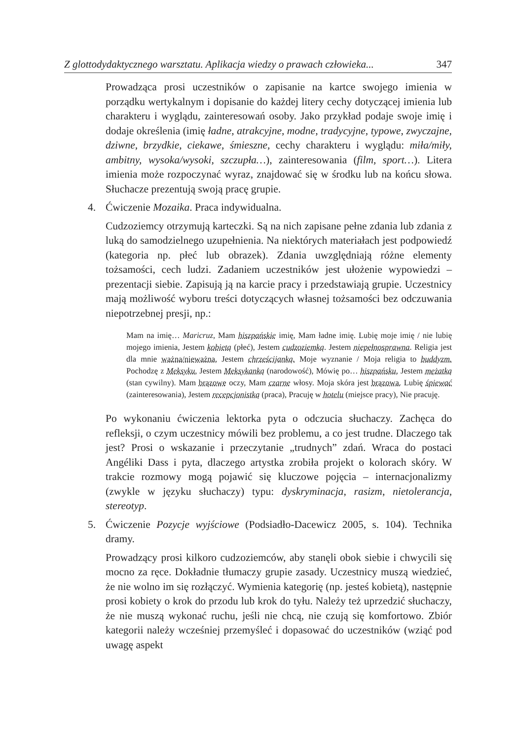Z glottodydaktycznego warsztatu. Aplikacja wiedzy o prawach człowieka... 347
Prowadząca prosi uczestników o zapisanie na kartce swojego imienia w porządku wertykalnym i dopisanie do każdej litery cechy dotyczącej imienia lub charakteru i wyglądu, zainteresowań osoby. Jako przykład podaje swoje imię i dodaje określenia (imię ładne, atrakcyjne, modne, tradycyjne, typowe, zwyczajne, dziwne, brzydkie, ciekawe, śmieszne, cechy charakteru i wyglądu: miła/miły, ambitny, wysoka/wysoki, szczupła…), zainteresowania (film, sport…). Litera imienia może rozpoczynać wyraz, znajdować się w środku lub na końcu słowa. Słuchacze prezentują swoją pracę grupie.
4. Ćwiczenie Mozaika. Praca indywidualna.
Cudzoziemcy otrzymują karteczki. Są na nich zapisane pełne zdania lub zdania z luką do samodzielnego uzupełnienia. Na niektórych materiałach jest podpowiedź (kategoria np. płeć lub obrazek). Zdania uwzględniają różne elementy tożsamości, cech ludzi. Zadaniem uczestników jest ułożenie wypowiedzi – prezentacji siebie. Zapisują ją na karcie pracy i przedstawiają grupie. Uczestnicy mają możliwość wyboru treści dotyczących własnej tożsamości bez odczuwania niepotrzebnej presji, np.:
Mam na imię… Maricruz, Mam hiszpańskie imię, Mam ładne imię. Lubię moje imię / nie lubię mojego imienia, Jestem kobietą (płeć), Jestem cudzoziemką. Jestem niepełnosprawna. Religia jest dla mnie ważna/nieważna, Jestem chrześcijanką. Moje wyznanie / Moja religia to buddyzm. Pochodzę z Meksyku, Jestem Meksykanką (narodowość), Mówię po… hiszpańsku, Jestem mężatką (stan cywilny). Mam brązowe oczy, Mam czarne włosy. Moja skóra jest brązowa. Lubię śpiewać (zainteresowania), Jestem recepcjonistką (praca), Pracuję w hotelu (miejsce pracy), Nie pracuję.
Po wykonaniu ćwiczenia lektorka pyta o odczucia słuchaczy. Zachęca do refleksji, o czym uczestnicy mówili bez problemu, a co jest trudne. Dlaczego tak jest? Prosi o wskazanie i przeczytanie „trudnych” zdań. Wraca do postaci Angéliki Dass i pyta, dlaczego artystka zrobiła projekt o kolorach skóry. W trakcie rozmowy mogą pojawić się kluczowe pojęcia – internacjonalizmy (zwykle w języku słuchaczy) typu: dyskryminacja, rasizm, nietolerancja, stereotyp.
5. Ćwiczenie Pozycje wyjściowe (Podsiadło-Dacewicz 2005, s. 104). Technika dramy.
Prowadzący prosi kilkoro cudzoziemców, aby stanęli obok siebie i chwycili się mocno za ręce. Dokładnie tłumaczy grupie zasady. Uczestnicy muszą wiedzieć, że nie wolno im się rozłączyć. Wymienia kategorię (np. jesteś kobietą), następnie prosi kobiety o krok do przodu lub krok do tyłu. Należy też uprzedzić słuchaczy, że nie muszą wykonać ruchu, jeśli nie chcą, nie czują się komfortowo. Zbiór kategorii należy wcześniej przemyśleć i dopasować do uczestników (wziąć pod uwagę aspekt